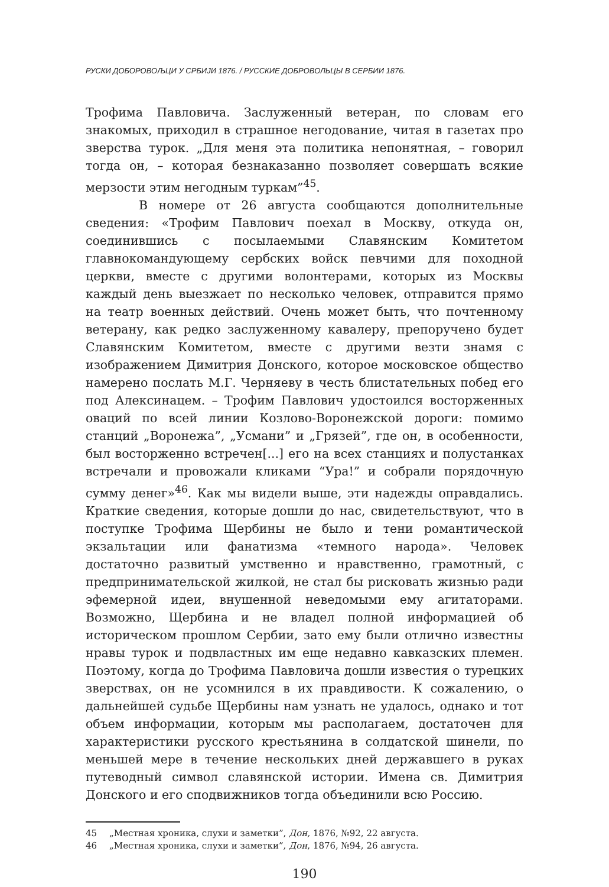РУСКИ ДОБОРОВОЉЦИ У СРБИЈИ 1876. / РУССКИЕ ДОБРОВОЛЬЦЫ В СЕРБИИ 1876.
Трофима Павловича. Заслуженный ветеран, по словам его знакомых, приходил в страшное негодование, читая в газетах про зверства турок. „Для меня эта политика непонятная, – говорил тогда он, – которая безнаказанно позволяет совершать всякие мерзости этим негодным туркам”<sup>45</sup>.
В номере от 26 августа сообщаются дополнительные сведения: «Трофим Павлович поехал в Москву, откуда он, соединившись с посылаемыми Славянским Комитетом главнокомандующему сербских войск певчими для походной церкви, вместе с другими волонтерами, которых из Москвы каждый день выезжает по несколько человек, отправится прямо на театр военных действий. Очень может быть, что почтенному ветерану, как редко заслуженному кавалеру, препоручено будет Славянским Комитетом, вместе с другими везти знамя с изображением Димитрия Донского, которое московское общество намерено послать М.Г. Черняеву в честь блистательных побед его под Алексинацем. – Трофим Павлович удостоился восторженных оваций по всей линии Козлово-Воронежской дороги: помимо станций „Воронежа”, „Усмани” и „Грязей”, где он, в особенности, был восторженно встречен[...] его на всех станциях и полустанках встречали и провожали кликами “Ура!” и собрали порядочную сумму денег»<sup>46</sup>. Как мы видели выше, эти надежды оправдались. Краткие сведения, которые дошли до нас, свидетельствуют, что в поступке Трофима Щербины не было и тени романтической экзальтации или фанатизма «темного народа». Человек достаточно развитый умственно и нравственно, грамотный, с предпринимательской жилкой, не стал бы рисковать жизнью ради эфемерной идеи, внушенной неведомыми ему агитаторами. Возможно, Щербина и не владел полной информацией об историческом прошлом Сербии, зато ему были отлично известны нравы турок и подвластных им еще недавно кавказских племен. Поэтому, когда до Трофима Павловича дошли известия о турецких зверствах, он не усомнился в их правдивости. К сожалению, о дальнейшей судьбе Щербины нам узнать не удалось, однако и тот объем информации, которым мы располагаем, достаточен для характеристики русского крестьянина в солдатской шинели, по меньшей мере в течение нескольких дней державшего в руках путеводный символ славянской истории. Имена св. Димитрия Донского и его сподвижников тогда объединили всю Россию.
45 „Местная хроника, слухи и заметки”, Дон, 1876, №92, 22 августа.
46 „Местная хроника, слухи и заметки”, Дон, 1876, №94, 26 августа.
190